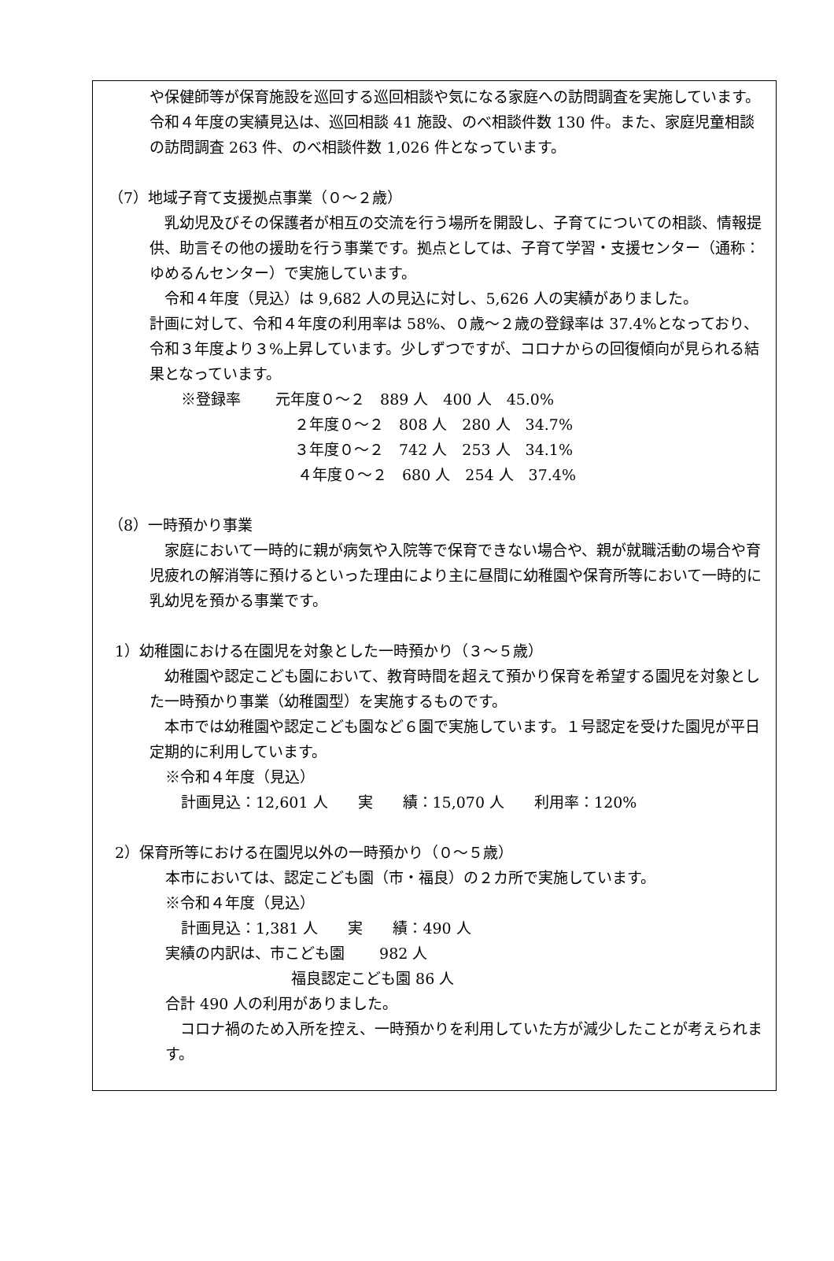や保健師等が保育施設を巡回する巡回相談や気になる家庭への訪問調査を実施しています。
令和４年度の実績見込は、巡回相談 41 施設、のべ相談件数 130 件。また、家庭児童相談の訪問調査 263 件、のべ相談件数 1,026 件となっています。
（7）地域子育て支援拠点事業（０～２歳）
　乳幼児及びその保護者が相互の交流を行う場所を開設し、子育てについての相談、情報提供、助言その他の援助を行う事業です。拠点としては、子育て学習・支援センター（通称：ゆめるんセンター）で実施しています。
　令和４年度（見込）は 9,682 人の見込に対し、5,626 人の実績がありました。
計画に対して、令和４年度の利用率は 58%、０歳～２歳の登録率は 37.4%となっており、令和３年度より３%上昇しています。少しずつですが、コロナからの回復傾向が見られる結果となっています。
※登録率　　 元年度０～２　889 人　400 人　45.0%
２年度０～２　808 人　280 人　34.7%
３年度０～２　742 人　253 人　34.1%
４年度０～２　680 人　254 人　37.4%
（8）一時預かり事業
　家庭において一時的に親が病気や入院等で保育できない場合や、親が就職活動の場合や育児疲れの解消等に預けるといった理由により主に昼間に幼稚園や保育所等において一時的に乳幼児を預かる事業です。
1）幼稚園における在園児を対象とした一時預かり（３～５歳）
　幼稚園や認定こども園において、教育時間を超えて預かり保育を希望する園児を対象とした一時預かり事業（幼稚園型）を実施するものです。
　本市では幼稚園や認定こども園など６園で実施しています。１号認定を受けた園児が平日定期的に利用しています。
※令和４年度（見込）
計画見込：12,601 人　　実　　績：15,070 人　　利用率：120%
2）保育所等における在園児以外の一時預かり（０～５歳）
本市においては、認定こども園（市・福良）の２カ所で実施しています。
※令和４年度（見込）
計画見込：1,381 人　　実　　績：490 人
実績の内訳は、市こども園　　 982 人
福良認定こども園 86 人
合計 490 人の利用がありました。
　コロナ禍のため入所を控え、一時預かりを利用していた方が減少したことが考えられます。